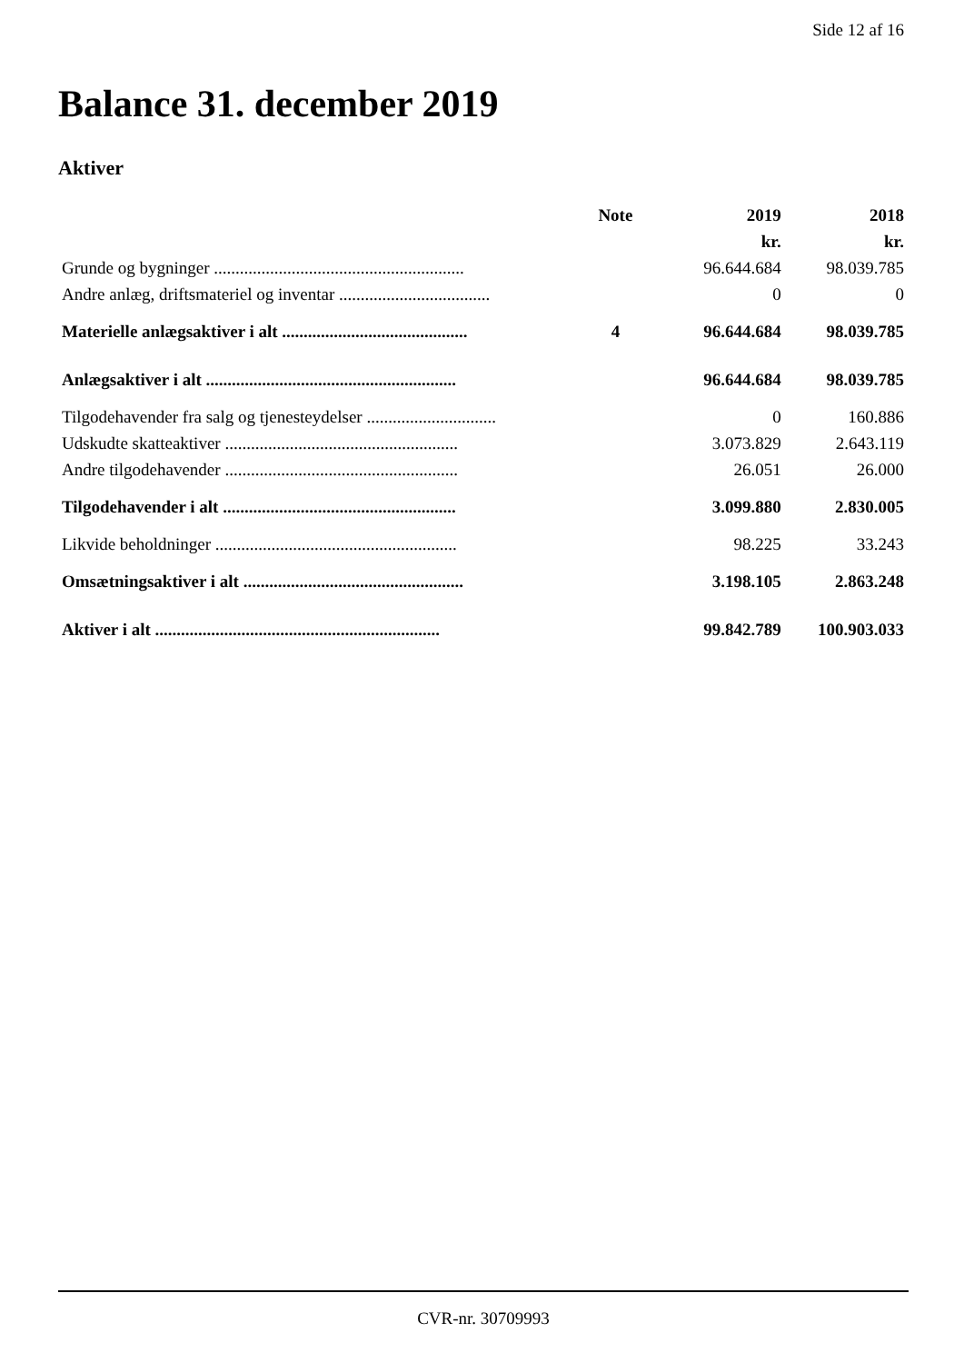Side 12 af 16
Balance 31. december 2019
Aktiver
| | Note | 2019 | 2018 |
| --- | --- | --- | --- |
| | | kr. | kr. |
| Grunde og bygninger .......................................................... | | 96.644.684 | 98.039.785 |
| Andre anlæg, driftsmateriel og inventar ................................... | | 0 | 0 |
| Materielle anlægsaktiver i alt ........................................... | 4 | 96.644.684 | 98.039.785 |
| Anlægsaktiver i alt .......................................................... | | 96.644.684 | 98.039.785 |
| Tilgodehavender fra salg og tjenesteydelser .............................. | | 0 | 160.886 |
| Udskudte skatteaktiver ...................................................... | | 3.073.829 | 2.643.119 |
| Andre tilgodehavender ...................................................... | | 26.051 | 26.000 |
| Tilgodehavender i alt ...................................................... | | 3.099.880 | 2.830.005 |
| Likvide beholdninger ........................................................ | | 98.225 | 33.243 |
| Omsætningsaktiver i alt ................................................... | | 3.198.105 | 2.863.248 |
| Aktiver i alt .................................................................. | | 99.842.789 | 100.903.033 |
CVR-nr. 30709993